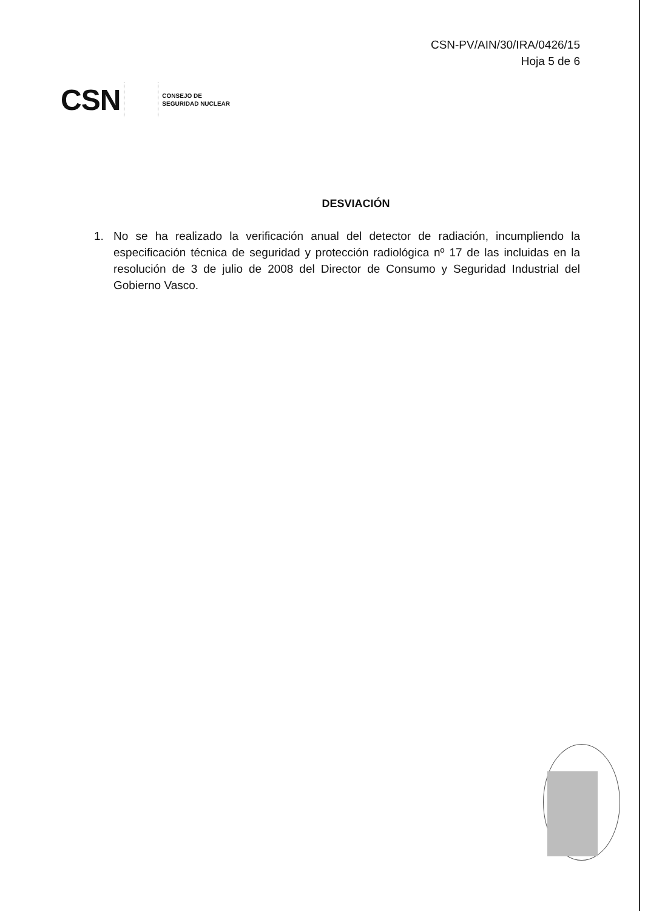CSN-PV/AIN/30/IRA/0426/15
Hoja 5 de 6
CSN
CONSEJO DE
SEGURIDAD NUCLEAR
DESVIACIÓN
1. No se ha realizado la verificación anual del detector de radiación, incumpliendo la especificación técnica de seguridad y protección radiológica nº 17 de las incluidas en la resolución de 3 de julio de 2008 del Director de Consumo y Seguridad Industrial del Gobierno Vasco.